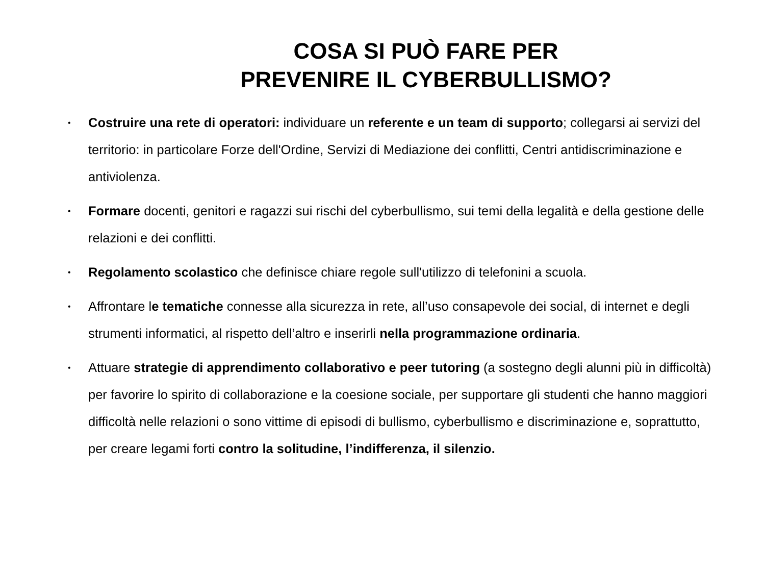COSA SI PUÒ FARE PER
PREVENIRE IL CYBERBULLISMO?
• Costruire una rete di operatori: individuare un referente e un team di supporto; collegarsi ai servizi del territorio: in particolare Forze dell'Ordine, Servizi di Mediazione dei conflitti, Centri antidiscriminazione e antiviolenza.
• Formare docenti, genitori e ragazzi sui rischi del cyberbullismo, sui temi della legalità e della gestione delle relazioni e dei conflitti.
• Regolamento scolastico che definisce chiare regole sull'utilizzo di telefonini a scuola.
• Affrontare le tematiche connesse alla sicurezza in rete, all’uso consapevole dei social, di internet e degli strumenti informatici, al rispetto dell’altro e inserirli nella programmazione ordinaria.
• Attuare strategie di apprendimento collaborativo e peer tutoring (a sostegno degli alunni più in difficoltà) per favorire lo spirito di collaborazione e la coesione sociale, per supportare gli studenti che hanno maggiori difficoltà nelle relazioni o sono vittime di episodi di bullismo, cyberbullismo e discriminazione e, soprattutto, per creare legami forti contro la solitudine, l’indifferenza, il silenzio.